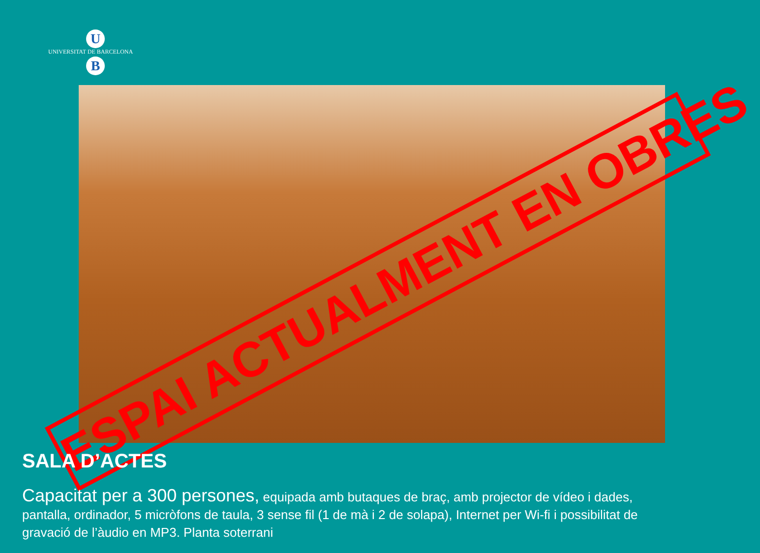U
UNIVERSITAT DE BARCELONA
B
ESPAI ACTUALMENT EN OBRES
SALA D’ACTES
Capacitat per a 300 persones, equipada amb butaques de braç, amb projector de vídeo i dades, pantalla, ordinador, 5 micròfons de taula, 3 sense fil (1 de mà i 2 de solapa), Internet per Wi-fi i possibilitat de gravació de l’àudio en MP3. Planta soterrani